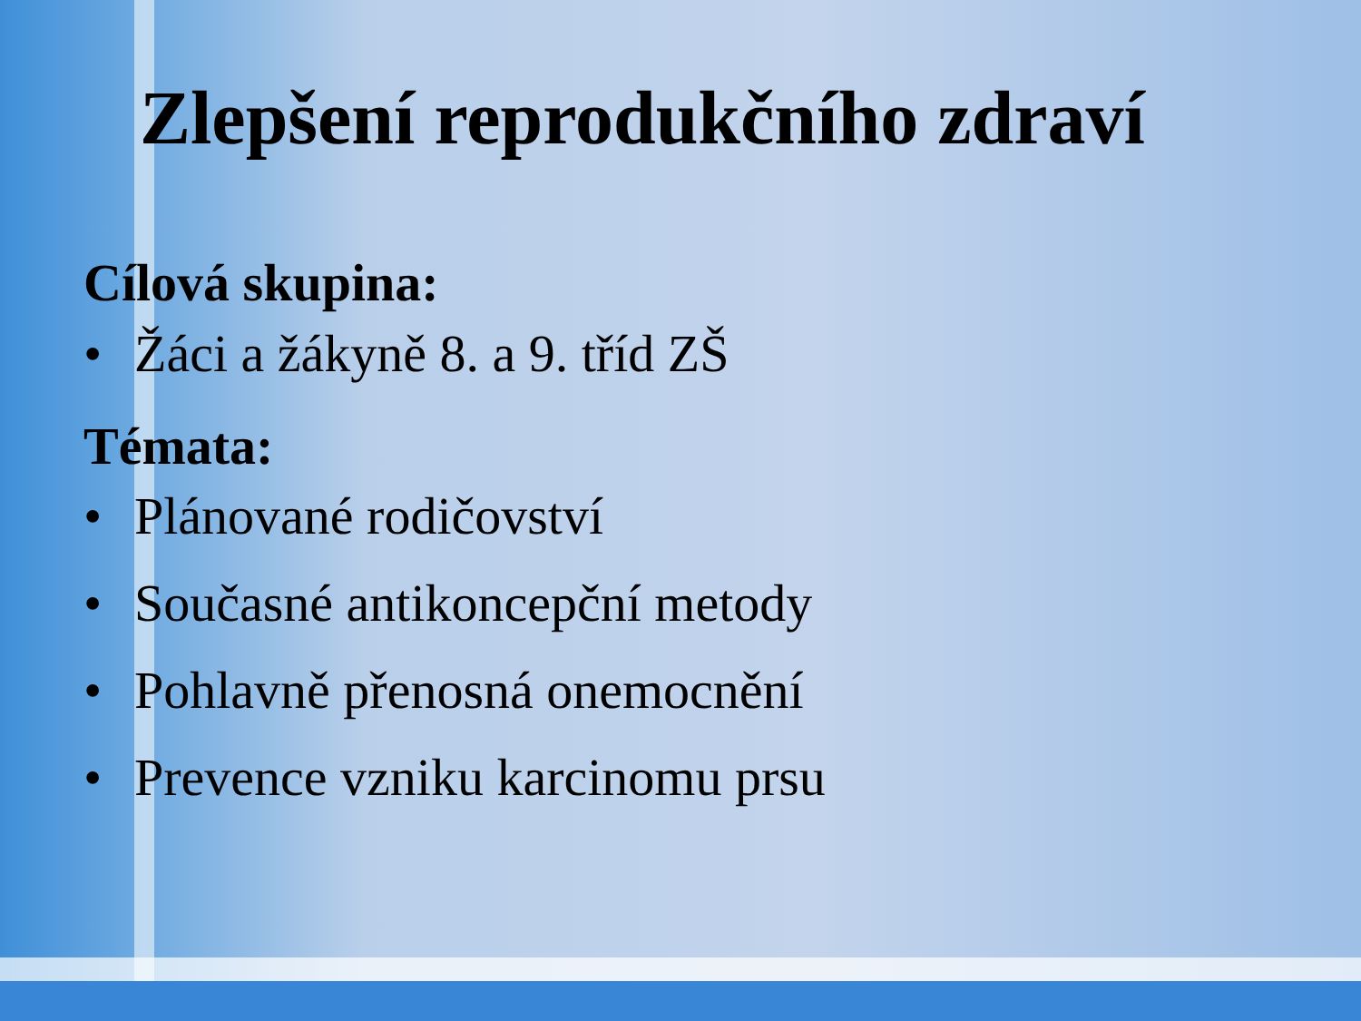Zlepšení reprodukčního zdraví
Cílová skupina:
• Žáci a žákyně 8. a 9. tříd ZŠ
Témata:
• Plánované rodičovství
• Současné antikoncepční metody
• Pohlavně přenosná onemocnění
• Prevence vzniku karcinomu prsu